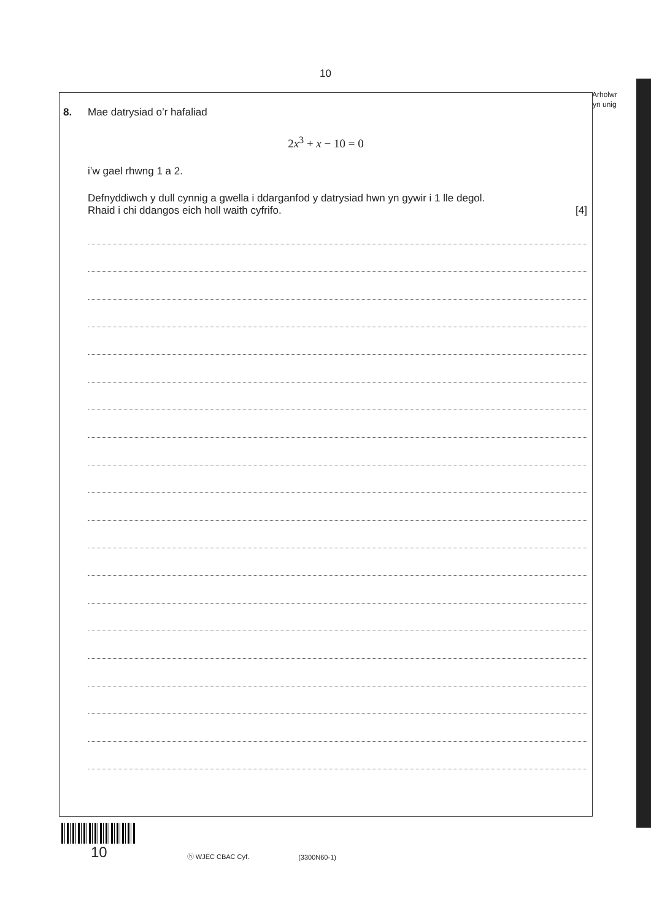10
Arholwr
yn unig
8. Mae datrysiad o’r hafaliad
2x<sup>3</sup> + x − 10 = 0
i’w gael rhwng 1 a 2.
Defnyddiwch y dull cynnig a gwella i ddarganfod y datrysiad hwn yn gywir i 1 lle degol.
Rhaid i chi ddangos eich holl waith cyfrifo. [4]
10 ⓗ WJEC CBAC Cyf. (3300N60-1)